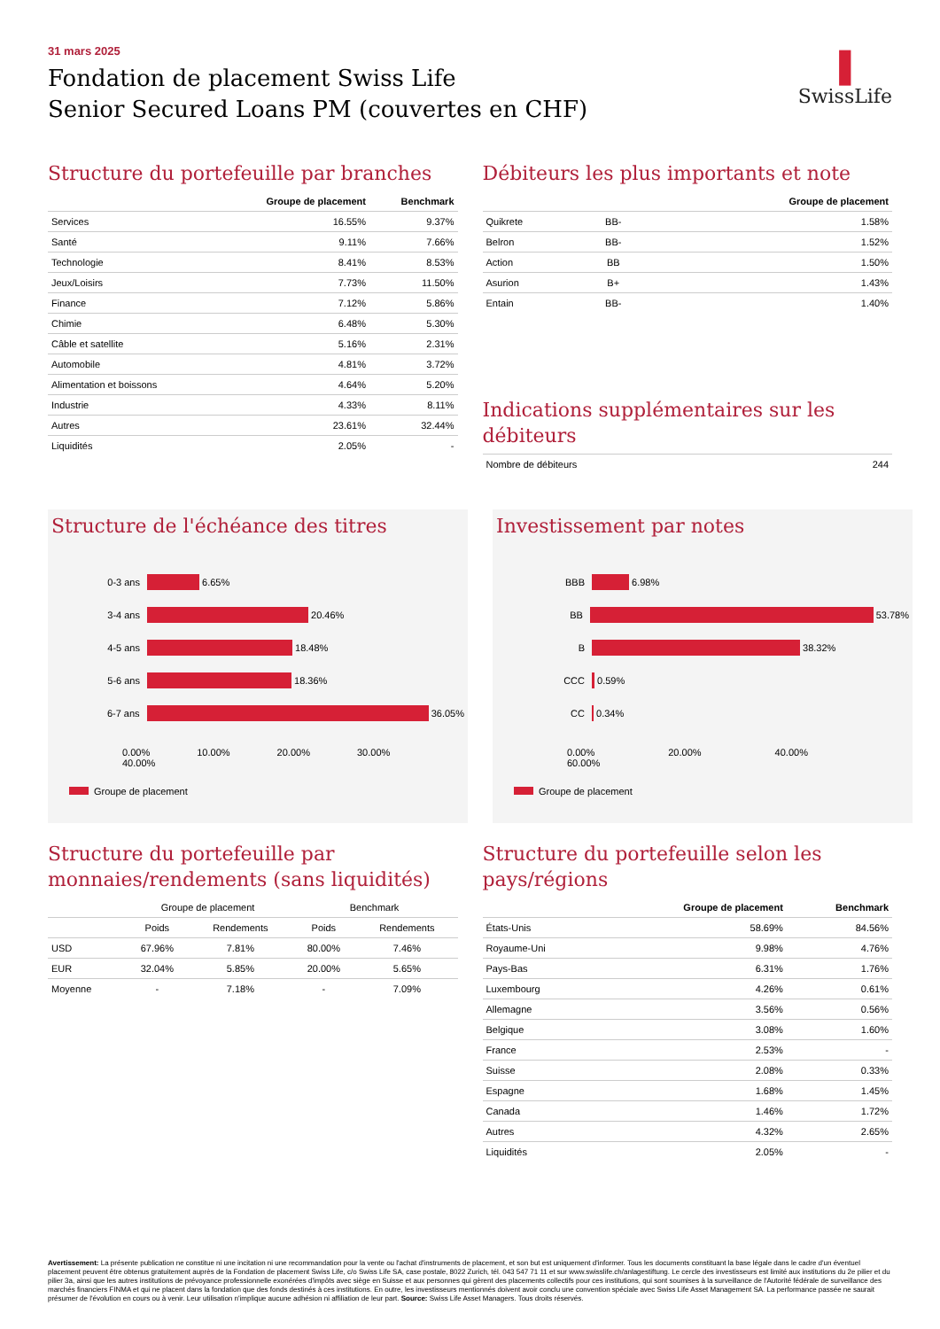❚
SwissLife
31 mars 2025
Fondation de placement Swiss Life
Senior Secured Loans PM (couvertes en CHF)
Structure du portefeuille par branches
| | Groupe de placement | Benchmark |
| --- | --- | --- |
| Services | 16.55% | 9.37% |
| Santé | 9.11% | 7.66% |
| Technologie | 8.41% | 8.53% |
| Jeux/Loisirs | 7.73% | 11.50% |
| Finance | 7.12% | 5.86% |
| Chimie | 6.48% | 5.30% |
| Câble et satellite | 5.16% | 2.31% |
| Automobile | 4.81% | 3.72% |
| Alimentation et boissons | 4.64% | 5.20% |
| Industrie | 4.33% | 8.11% |
| Autres | 23.61% | 32.44% |
| Liquidités | 2.05% | - |
Débiteurs les plus importants et note
| | | Groupe de placement |
| --- | --- | --- |
| Quikrete | BB- | 1.58% |
| Belron | BB- | 1.52% |
| Action | BB | 1.50% |
| Asurion | B+ | 1.43% |
| Entain | BB- | 1.40% |
Indications supplémentaires sur les débiteurs
| Nombre de débiteurs | 244 |
Structure de l'échéance des titres
0-3 ans
6.65%
3-4 ans
20.46%
4-5 ans
18.48%
5-6 ans
18.36%
6-7 ans
36.05%
0.00% 10.00% 20.00% 30.00% 40.00%
Groupe de placement
Investissement par notes
BBB
6.98%
BB
53.78%
B
38.32%
CCC
0.59%
CC
0.34%
0.00% 20.00% 40.00% 60.00%
Groupe de placement
Structure du portefeuille par monnaies/rendements (sans liquidités)
| | Groupe de placement | | Benchmark | |
| | Poids | Rendements | Poids | Rendements |
| USD | 67.96% | 7.81% | 80.00% | 7.46% |
| EUR | 32.04% | 5.85% | 20.00% | 5.65% |
| Moyenne | - | 7.18% | - | 7.09% |
Structure du portefeuille selon les pays/régions
| | Groupe de placement | Benchmark |
| --- | --- | --- |
| États-Unis | 58.69% | 84.56% |
| Royaume-Uni | 9.98% | 4.76% |
| Pays-Bas | 6.31% | 1.76% |
| Luxembourg | 4.26% | 0.61% |
| Allemagne | 3.56% | 0.56% |
| Belgique | 3.08% | 1.60% |
| France | 2.53% | - |
| Suisse | 2.08% | 0.33% |
| Espagne | 1.68% | 1.45% |
| Canada | 1.46% | 1.72% |
| Autres | 4.32% | 2.65% |
| Liquidités | 2.05% | - |
Avertissement: La présente publication ne constitue ni une incitation ni une recommandation pour la vente ou l'achat d'instruments de placement, et son but est uniquement d'informer. Tous les documents constituant la base légale dans le cadre d'un éventuel placement peuvent être obtenus gratuitement auprès de la Fondation de placement Swiss Life, c/o Swiss Life SA, case postale, 8022 Zurich, tél. 043 547 71 11 et sur www.swisslife.ch/anlagestiftung. Le cercle des investisseurs est limité aux institutions du 2e pilier et du pilier 3a, ainsi que les autres institutions de prévoyance professionnelle exonérées d'impôts avec siège en Suisse et aux personnes qui gèrent des placements collectifs pour ces institutions, qui sont soumises à la surveillance de l'Autorité fédérale de surveillance des marchés financiers FINMA et qui ne placent dans la fondation que des fonds destinés à ces institutions. En outre, les investisseurs mentionnés doivent avoir conclu une convention spéciale avec Swiss Life Asset Management SA. La performance passée ne saurait présumer de l'évolution en cours ou à venir. Leur utilisation n'implique aucune adhésion ni affiliation de leur part. Source: Swiss Life Asset Managers. Tous droits réservés.